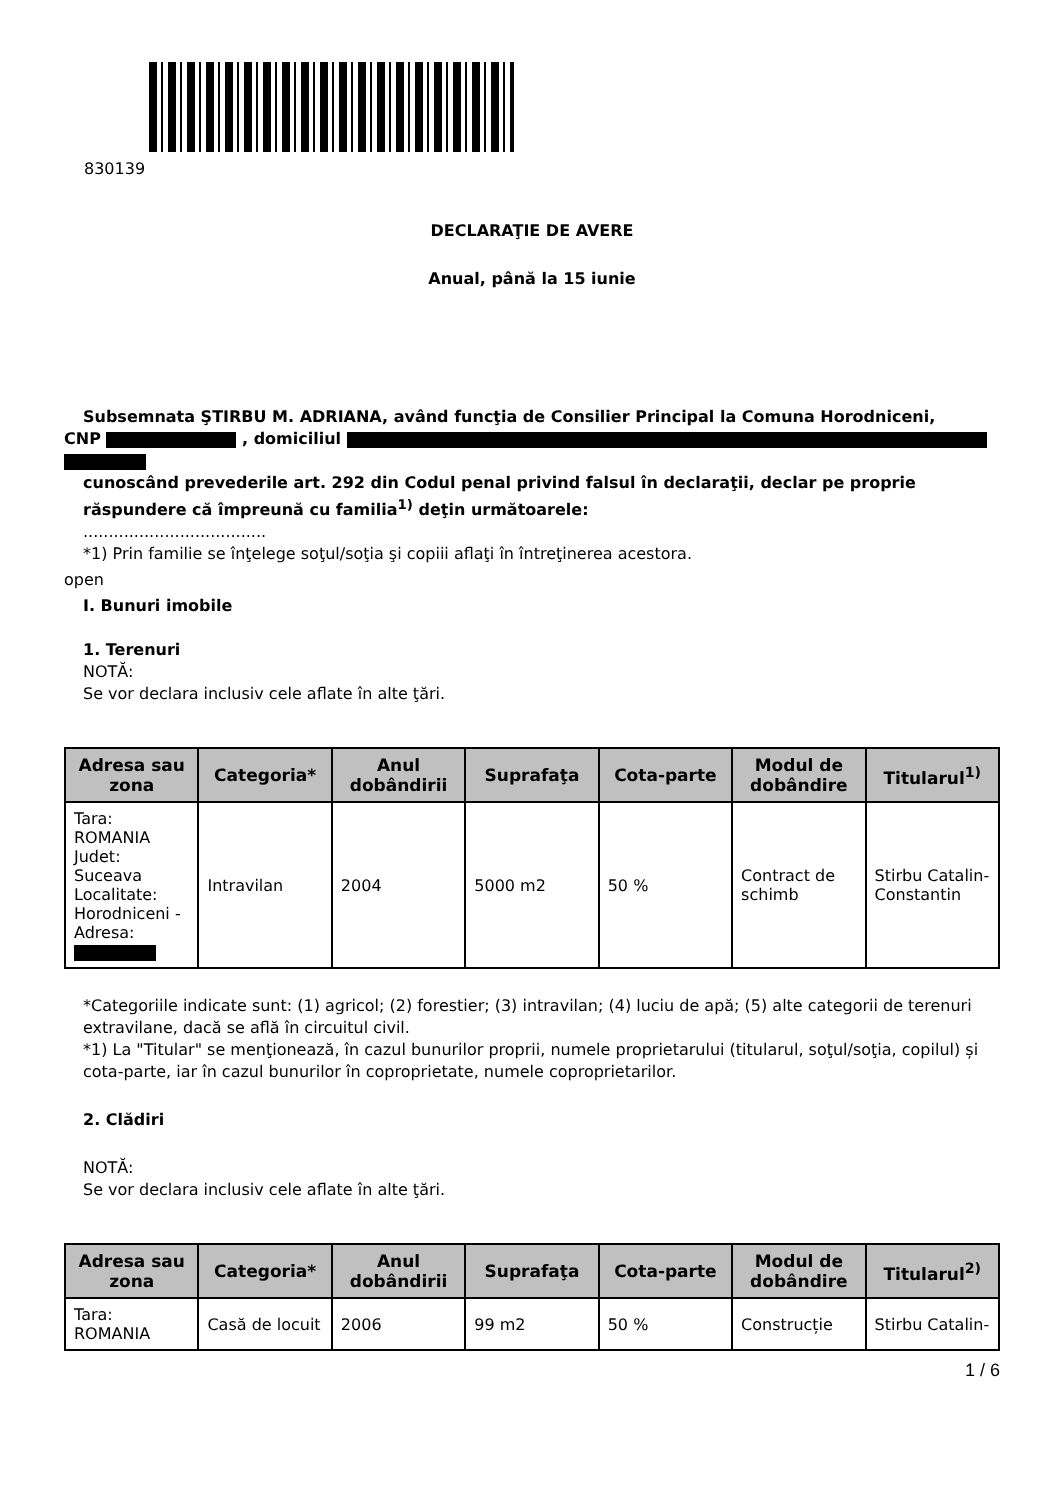830139
DECLARAŢIE DE AVERE
Anual, până la 15 iunie
Subsemnata ŞTIRBU M. ADRIANA, având funcţia de Consilier Principal la Comuna Horodniceni,
CNP , domiciliul
cunoscând prevederile art. 292 din Codul penal privind falsul în declaraţii, declar pe proprie răspundere că împreună cu familia<sup>1)</sup> deţin următoarele:
....................................
*1) Prin familie se înţelege soţul/soţia şi copiii aflaţi în întreţinerea acestora.
open
I. Bunuri imobile
1. Terenuri
NOTĂ:
Se vor declara inclusiv cele aflate în alte ţări.
| Adresa sau zona | Categoria* | Anul dobândirii | Suprafaţa | Cota-parte | Modul de dobândire | Titularul<sup>1)</sup> |
| --- | --- | --- | --- | --- | --- | --- |
| Tara: ROMANIA Judet: Suceava Localitate: Horodniceni - Adresa: | Intravilan | 2004 | 5000 m2 | 50 % | Contract de schimb | Stirbu Catalin-Constantin |
*Categoriile indicate sunt: (1) agricol; (2) forestier; (3) intravilan; (4) luciu de apă; (5) alte categorii de terenuri extravilane, dacă se află în circuitul civil.
*1) La "Titular" se menţionează, în cazul bunurilor proprii, numele proprietarului (titularul, soţul/soţia, copilul) și cota-parte, iar în cazul bunurilor în coproprietate, numele coproprietarilor.
2. Clădiri
NOTĂ:
Se vor declara inclusiv cele aflate în alte ţări.
| Adresa sau zona | Categoria* | Anul dobândirii | Suprafaţa | Cota-parte | Modul de dobândire | Titularul<sup>2)</sup> |
| --- | --- | --- | --- | --- | --- | --- |
| Tara: ROMANIA | Casă de locuit | 2006 | 99 m2 | 50 % | Construcție | Stirbu Catalin- |
1 / 6